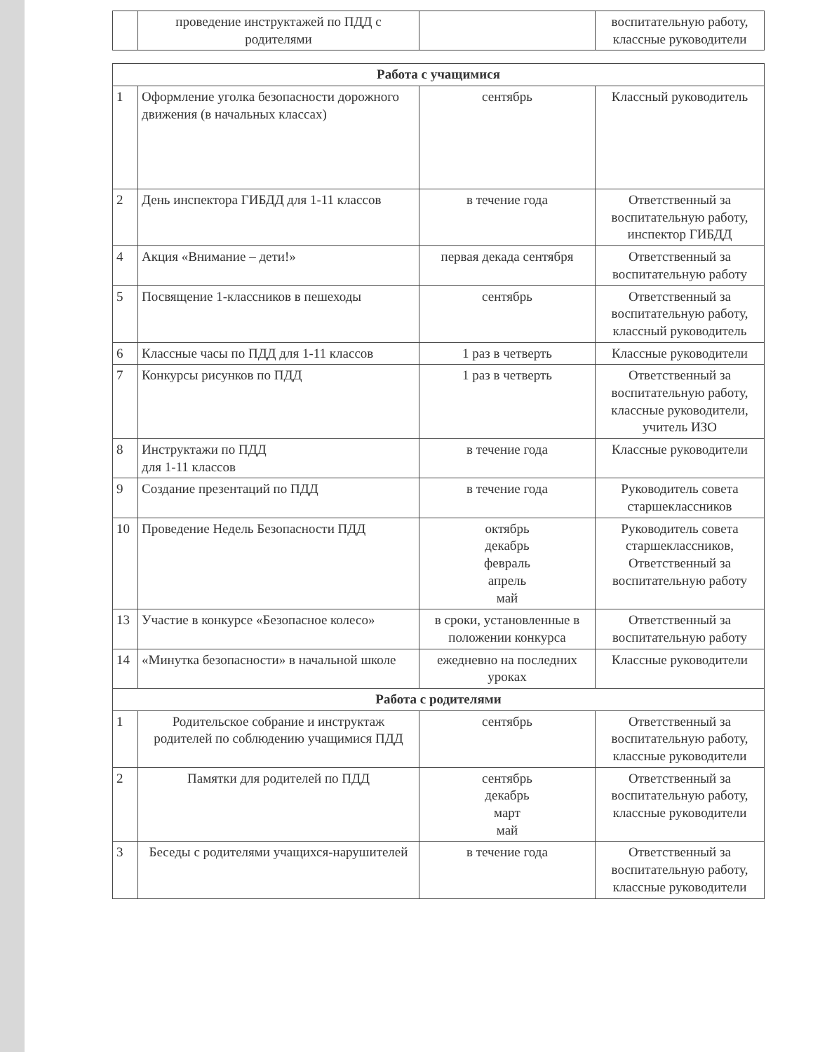| | проведение инструктажей по ПДД с родителями | | воспитательную работу, классные руководители |
| Работа с учащимися | | | |
| 1 | Оформление уголка безопасности дорожного движения (в начальных классах) | сентябрь | Классный руководитель |
| 2 | День инспектора ГИБДД для 1-11 классов | в течение года | Ответственный за воспитательную работу, инспектор ГИБДД |
| 4 | Акция «Внимание – дети!» | первая декада сентября | Ответственный за воспитательную работу |
| 5 | Посвящение 1-классников в пешеходы | сентябрь | Ответственный за воспитательную работу, классный руководитель |
| 6 | Классные часы по ПДД для 1-11 классов | 1 раз в четверть | Классные руководители |
| 7 | Конкурсы рисунков по ПДД | 1 раз в четверть | Ответственный за воспитательную работу, классные руководители, учитель ИЗО |
| 8 | Инструктажи по ПДД для 1-11 классов | в течение года | Классные руководители |
| 9 | Создание презентаций по ПДД | в течение года | Руководитель совета старшеклассников |
| 10 | Проведение Недель Безопасности ПДД | октябрь декабрь февраль апрель май | Руководитель совета старшеклассников, Ответственный за воспитательную работу |
| 13 | Участие в конкурсе «Безопасное колесо» | в сроки, установленные в положении конкурса | Ответственный за воспитательную работу |
| 14 | «Минутка безопасности» в начальной школе | ежедневно на последних уроках | Классные руководители |
| Работа с родителями | | | |
| 1 | Родительское собрание и инструктаж родителей по соблюдению учащимися ПДД | сентябрь | Ответственный за воспитательную работу, классные руководители |
| 2 | Памятки для родителей по ПДД | сентябрь декабрь март май | Ответственный за воспитательную работу, классные руководители |
| 3 | Беседы с родителями учащихся-нарушителей | в течение года | Ответственный за воспитательную работу, классные руководители |